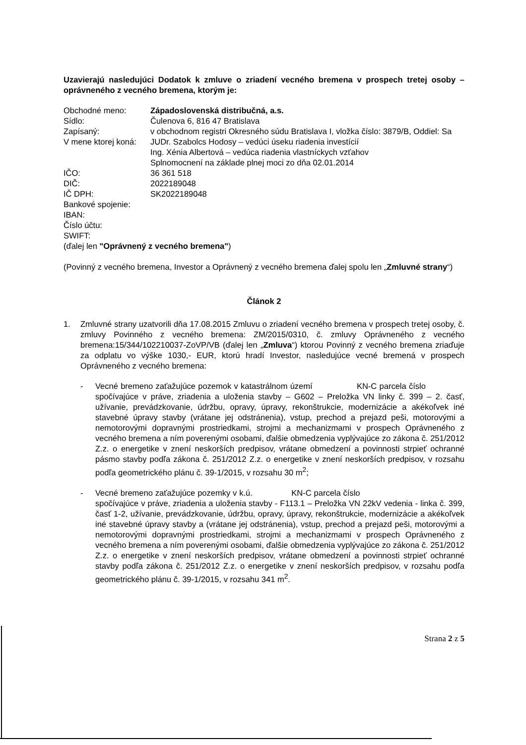Uzavierajú nasledujúci Dodatok k zmluve o zriadení vecného bremena v prospech tretej osoby – oprávneného z vecného bremena, ktorým je:
| Obchodné meno: | Západoslovenská distribučná, a.s. |
| Sídlo: | Čulenova 6, 816 47 Bratislava |
| Zapísaný: | v obchodnom registri Okresného súdu Bratislava I, vložka číslo: 3879/B, Oddiel: Sa |
| V mene ktorej koná: | JUDr. Szabolcs Hodosy – vedúci úseku riadenia investícií Ing. Xénia Albertová – vedúca riadenia vlastníckych vzťahov Splnomocnení na základe plnej moci zo dňa 02.01.2014 |
| IČO: | 36 361 518 |
| DIČ: | 2022189048 |
| IČ DPH: | SK2022189048 |
| Bankové spojenie: | |
| IBAN: | |
| Číslo účtu: | |
| SWIFT: | |
| (ďalej len "Oprávnený z vecného bremena" ) | |
(Povinný z vecného bremena, Investor a Oprávnený z vecného bremena ďalej spolu len „Zmluvné strany“)
Článok 2
1. Zmluvné strany uzatvorili dňa 17.08.2015 Zmluvu o zriadení vecného bremena v prospech tretej osoby, č. zmluvy Povinného z vecného bremena: ZM/2015/0310, č. zmluvy Oprávneného z vecného bremena:15/344/102210037-ZoVP/VB (ďalej len „Zmluva“) ktorou Povinný z vecného bremena zriaďuje za odplatu vo výške 1030,- EUR, ktorú hradí Investor, nasledujúce vecné bremená v prospech Oprávneného z vecného bremena:
- Vecné bremeno zaťažujúce pozemok v katastrálnom území KN-C parcela číslo spočívajúce v práve, zriadenia a uloženia stavby – G602 – Preložka VN linky č. 399 – 2. časť, užívanie, prevádzkovanie, údržbu, opravy, úpravy, rekonštrukcie, modernizácie a akékoľvek iné stavebné úpravy stavby (vrátane jej odstránenia), vstup, prechod a prejazd peši, motorovými a nemotorovými dopravnými prostriedkami, strojmi a mechanizmami v prospech Oprávneného z vecného bremena a ním poverenými osobami, ďalšie obmedzenia vyplývajúce zo zákona č. 251/2012 Z.z. o energetike v znení neskorších predpisov, vrátane obmedzení a povinnosti strpieť ochranné pásmo stavby podľa zákona č. 251/2012 Z.z. o energetike v znení neskorších predpisov, v rozsahu podľa geometrického plánu č. 39-1/2015, v rozsahu 30 m<sup>2</sup>;
- Vecné bremeno zaťažujúce pozemky v k.ú. KN-C parcela číslo spočívajúce v práve, zriadenia a uloženia stavby - F113.1 – Preložka VN 22kV vedenia - linka č. 399, časť 1-2, užívanie, prevádzkovanie, údržbu, opravy, úpravy, rekonštrukcie, modernizácie a akékoľvek iné stavebné úpravy stavby a (vrátane jej odstránenia), vstup, prechod a prejazd peši, motorovými a nemotorovými dopravnými prostriedkami, strojmi a mechanizmami v prospech Oprávneného z vecného bremena a ním poverenými osobami, ďalšie obmedzenia vyplývajúce zo zákona č. 251/2012 Z.z. o energetike v znení neskorších predpisov, vrátane obmedzení a povinnosti strpieť ochranné stavby podľa zákona č. 251/2012 Z.z. o energetike v znení neskorších predpisov, v rozsahu podľa geometrického plánu č. 39-1/2015, v rozsahu 341 m<sup>2</sup>.
Strana 2 z 5